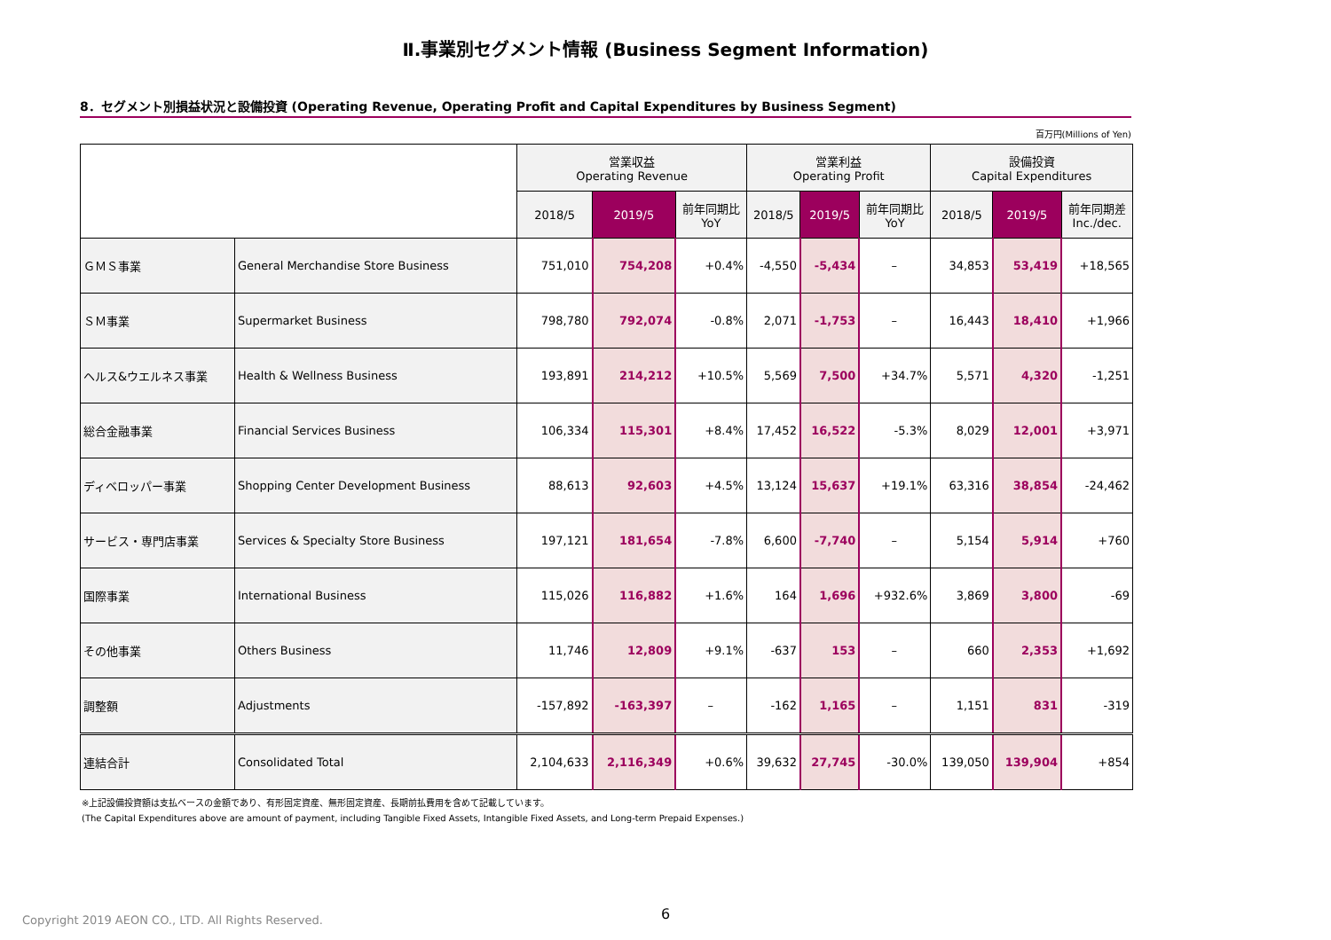Ⅱ.事業別セグメント情報 (Business Segment Information)
8．セグメント別損益状況と設備投資 (Operating Revenue, Operating Profit and Capital Expenditures by Business Segment)
百万円(Millions of Yen)
| | | 営業収益 Operating Revenue | | | 営業利益 Operating Profit | | | 設備投資 Capital Expenditures | | |
| --- | --- | --- | --- | --- | --- | --- | --- | --- | --- | --- |
| | | 2018/5 | 2019/5 | 前年同期比 YoY | 2018/5 | 2019/5 | 前年同期比 YoY | 2018/5 | 2019/5 | 前年同期差 Inc./dec. |
| ＧＭＳ事業 | General Merchandise Store Business | 751,010 | 754,208 | +0.4% | -4,550 | -5,434 | – | 34,853 | 53,419 | +18,565 |
| ＳＭ事業 | Supermarket Business | 798,780 | 792,074 | -0.8% | 2,071 | -1,753 | – | 16,443 | 18,410 | +1,966 |
| ヘルス&ウエルネス事業 | Health & Wellness Business | 193,891 | 214,212 | +10.5% | 5,569 | 7,500 | +34.7% | 5,571 | 4,320 | -1,251 |
| 総合金融事業 | Financial Services Business | 106,334 | 115,301 | +8.4% | 17,452 | 16,522 | -5.3% | 8,029 | 12,001 | +3,971 |
| ディベロッパー事業 | Shopping Center Development Business | 88,613 | 92,603 | +4.5% | 13,124 | 15,637 | +19.1% | 63,316 | 38,854 | -24,462 |
| サービス・専門店事業 | Services & Specialty Store Business | 197,121 | 181,654 | -7.8% | 6,600 | -7,740 | – | 5,154 | 5,914 | +760 |
| 国際事業 | International Business | 115,026 | 116,882 | +1.6% | 164 | 1,696 | +932.6% | 3,869 | 3,800 | -69 |
| その他事業 | Others Business | 11,746 | 12,809 | +9.1% | -637 | 153 | – | 660 | 2,353 | +1,692 |
| 調整額 | Adjustments | -157,892 | -163,397 | – | -162 | 1,165 | – | 1,151 | 831 | -319 |
| 連結合計 | Consolidated Total | 2,104,633 | 2,116,349 | +0.6% | 39,632 | 27,745 | -30.0% | 139,050 | 139,904 | +854 |
※上記設備投資額は支払ベースの金額であり、有形固定資産、無形固定資産、長期前払費用を含めて記載しています。
(The Capital Expenditures above are amount of payment, including Tangible Fixed Assets, Intangible Fixed Assets, and Long-term Prepaid Expenses.)
6
Copyright 2019 AEON CO., LTD. All Rights Reserved.